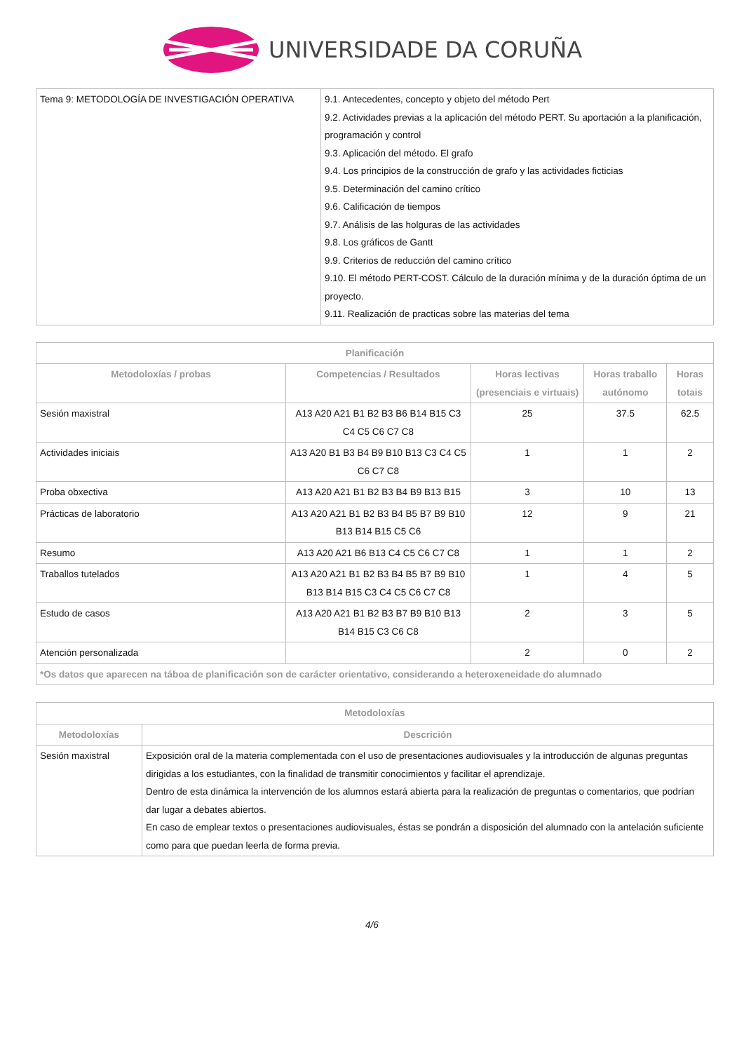UNIVERSIDADE DA CORUÑA
| Tema 9: METODOLOGÍA DE INVESTIGACIÓN OPERATIVA | 9.1. Antecedentes, concepto y objeto del método Pert 9.2. Actividades previas a la aplicación del método PERT. Su aportación a la planificación, programación y control 9.3. Aplicación del método. El grafo 9.4. Los principios de la construcción de grafo y las actividades ficticias 9.5. Determinación del camino crítico 9.6. Calificación de tiempos 9.7. Análisis de las holguras de las actividades 9.8. Los gráficos de Gantt 9.9. Criterios de reducción del camino crítico 9.10. El método PERT-COST. Cálculo de la duración mínima y de la duración óptima de un proyecto. 9.11. Realización de practicas sobre las materias del tema |
| Planificación | | | | |
| --- | --- | --- | --- | --- |
| Metodoloxías / probas | Competencias / Resultados | Horas lectivas (presenciais e virtuais) | Horas traballo autónomo | Horas totais |
| Sesión maxistral | A13 A20 A21 B1 B2 B3 B6 B14 B15 C3 C4 C5 C6 C7 C8 | 25 | 37.5 | 62.5 |
| Actividades iniciais | A13 A20 B1 B3 B4 B9 B10 B13 C3 C4 C5 C6 C7 C8 | 1 | 1 | 2 |
| Proba obxectiva | A13 A20 A21 B1 B2 B3 B4 B9 B13 B15 | 3 | 10 | 13 |
| Prácticas de laboratorio | A13 A20 A21 B1 B2 B3 B4 B5 B7 B9 B10 B13 B14 B15 C5 C6 | 12 | 9 | 21 |
| Resumo | A13 A20 A21 B6 B13 C4 C5 C6 C7 C8 | 1 | 1 | 2 |
| Traballos tutelados | A13 A20 A21 B1 B2 B3 B4 B5 B7 B9 B10 B13 B14 B15 C3 C4 C5 C6 C7 C8 | 1 | 4 | 5 |
| Estudo de casos | A13 A20 A21 B1 B2 B3 B7 B9 B10 B13 B14 B15 C3 C6 C8 | 2 | 3 | 5 |
| Atención personalizada | | 2 | 0 | 2 |
| *Os datos que aparecen na táboa de planificación son de carácter orientativo, considerando a heteroxeneidade do alumnado | | | | |
| Metodoloxías | |
| --- | --- |
| Metodoloxías | Descrición |
| Sesión maxistral | Exposición oral de la materia complementada con el uso de presentaciones audiovisuales y la introducción de algunas preguntas dirigidas a los estudiantes, con la finalidad de transmitir conocimientos y facilitar el aprendizaje. Dentro de esta dinámica la intervención de los alumnos estará abierta para la realización de preguntas o comentarios, que podrían dar lugar a debates abiertos. En caso de emplear textos o presentaciones audiovisuales, éstas se pondrán a disposición del alumnado con la antelación suficiente como para que puedan leerla de forma previa. |
4/6